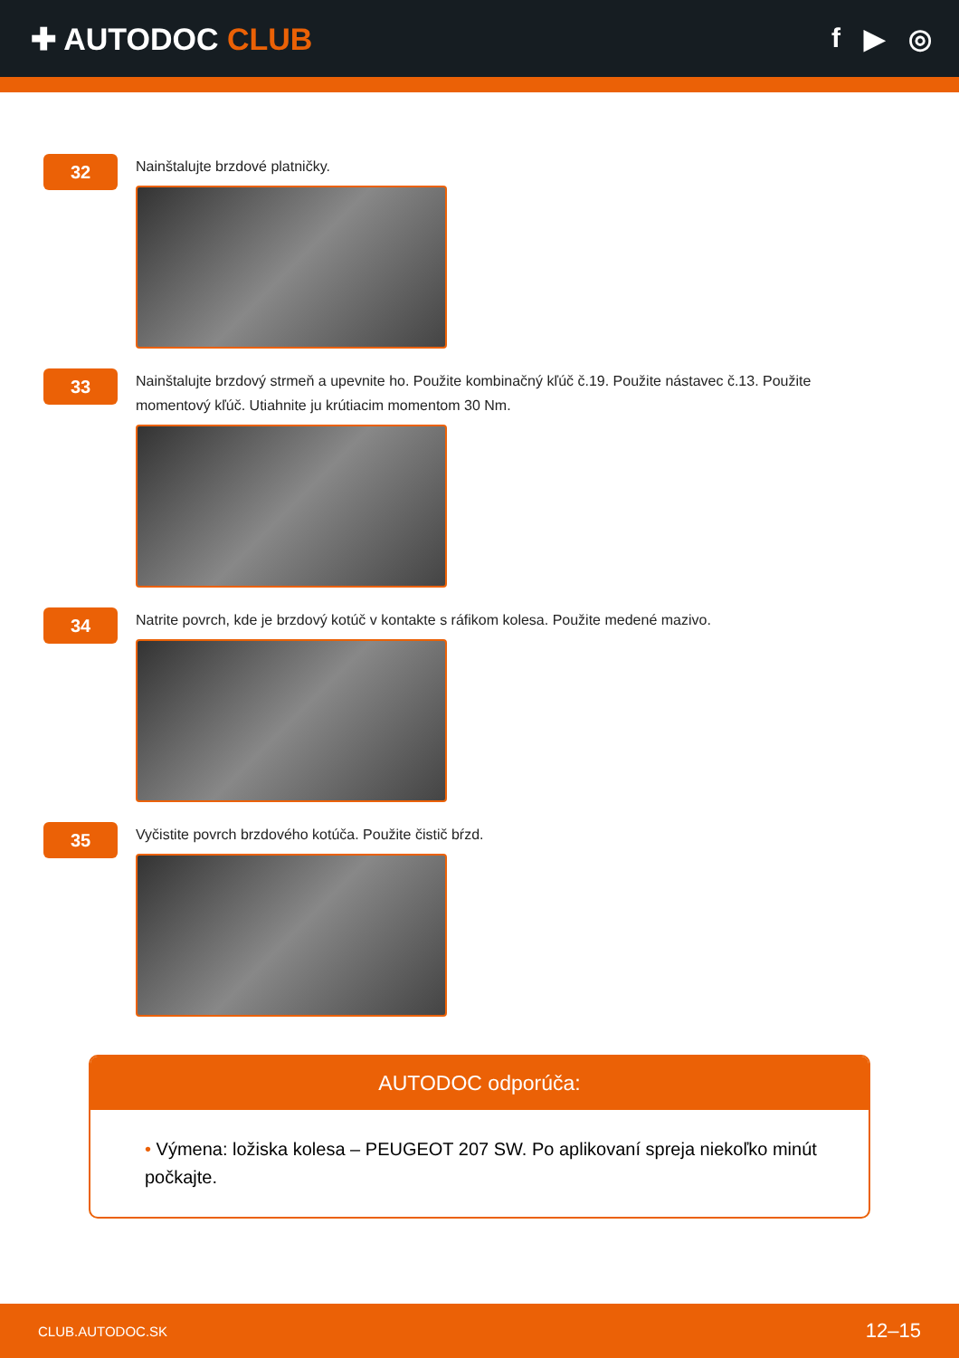✚ AUTODOC CLUB f ▶ ◎
32
Nainštalujte brzdové platničky.
33
Nainštalujte brzdový strmeň a upevnite ho. Použite kombinačný kľúč č.19. Použite nástavec č.13. Použite momentový kľúč. Utiahnite ju krútiacim momentom 30 Nm.
34
Natrite povrch, kde je brzdový kotúč v kontakte s ráfikom kolesa. Použite medené mazivo.
35
Vyčistite povrch brzdového kotúča. Použite čistič bŕzd.
AUTODOC odporúča:
• Výmena: ložiska kolesa – PEUGEOT 207 SW. Po aplikovaní spreja niekoľko minút počkajte.
CLUB.AUTODOC.SK 12–15